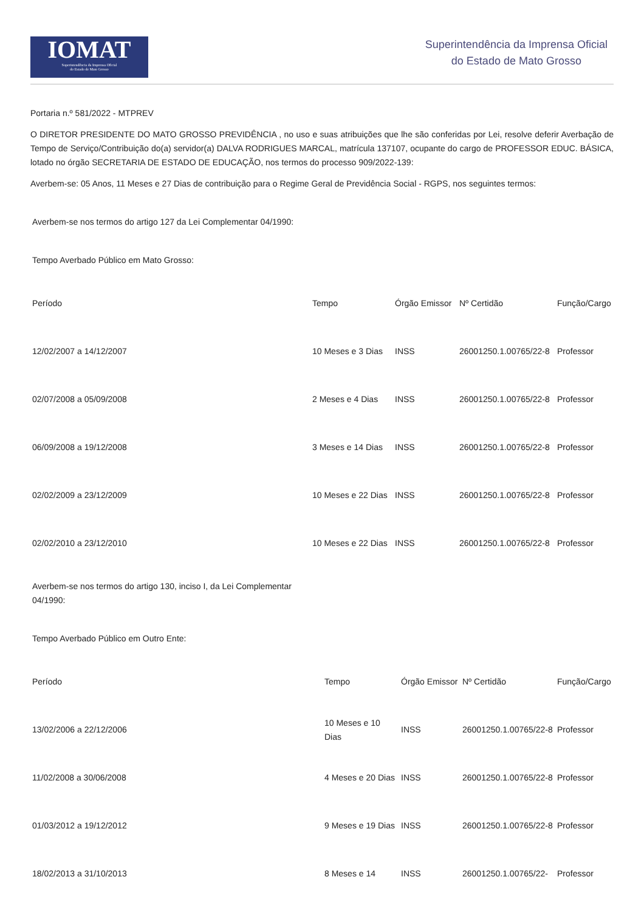IOMAT
Superintendência da Imprensa Oficial
do Estado de Mato Grosso
Superintendência da Imprensa Oficial
do Estado de Mato Grosso
Portaria n.º 581/2022 - MTPREV
O DIRETOR PRESIDENTE DO MATO GROSSO PREVIDÊNCIA , no uso e suas atribuições que lhe são conferidas por Lei, resolve deferir Averbação de Tempo de Serviço/Contribuição do(a) servidor(a) DALVA RODRIGUES MARCAL, matrícula 137107, ocupante do cargo de PROFESSOR EDUC. BÁSICA, lotado no órgão SECRETARIA DE ESTADO DE EDUCAÇÃO, nos termos do processo 909/2022-139:
Averbem-se: 05 Anos, 11 Meses e 27 Dias de contribuição para o Regime Geral de Previdência Social - RGPS, nos seguintes termos:
Averbem-se nos termos do artigo 127 da Lei Complementar 04/1990:
Tempo Averbado Público em Mato Grosso:
| Período | Tempo | Órgão Emissor | Nº Certidão | Função/Cargo |
| --- | --- | --- | --- | --- |
| 12/02/2007 a 14/12/2007 | 10 Meses e 3 Dias | INSS | 26001250.1.00765/22-8 | Professor |
| 02/07/2008 a 05/09/2008 | 2 Meses e 4 Dias | INSS | 26001250.1.00765/22-8 | Professor |
| 06/09/2008 a 19/12/2008 | 3 Meses e 14 Dias | INSS | 26001250.1.00765/22-8 | Professor |
| 02/02/2009 a 23/12/2009 | 10 Meses e 22 Dias | INSS | 26001250.1.00765/22-8 | Professor |
| 02/02/2010 a 23/12/2010 | 10 Meses e 22 Dias | INSS | 26001250.1.00765/22-8 | Professor |
Averbem-se nos termos do artigo 130, inciso I, da Lei Complementar 04/1990:
Tempo Averbado Público em Outro Ente:
| Período | Tempo | Órgão Emissor | Nº Certidão | Função/Cargo |
| --- | --- | --- | --- | --- |
| 13/02/2006 a 22/12/2006 | 10 Meses e 10 Dias | INSS | 26001250.1.00765/22-8 | Professor |
| 11/02/2008 a 30/06/2008 | 4 Meses e 20 Dias | INSS | 26001250.1.00765/22-8 | Professor |
| 01/03/2012 a 19/12/2012 | 9 Meses e 19 Dias | INSS | 26001250.1.00765/22-8 | Professor |
| 18/02/2013 a 31/10/2013 | 8 Meses e 14 | INSS | 26001250.1.00765/22- | Professor |